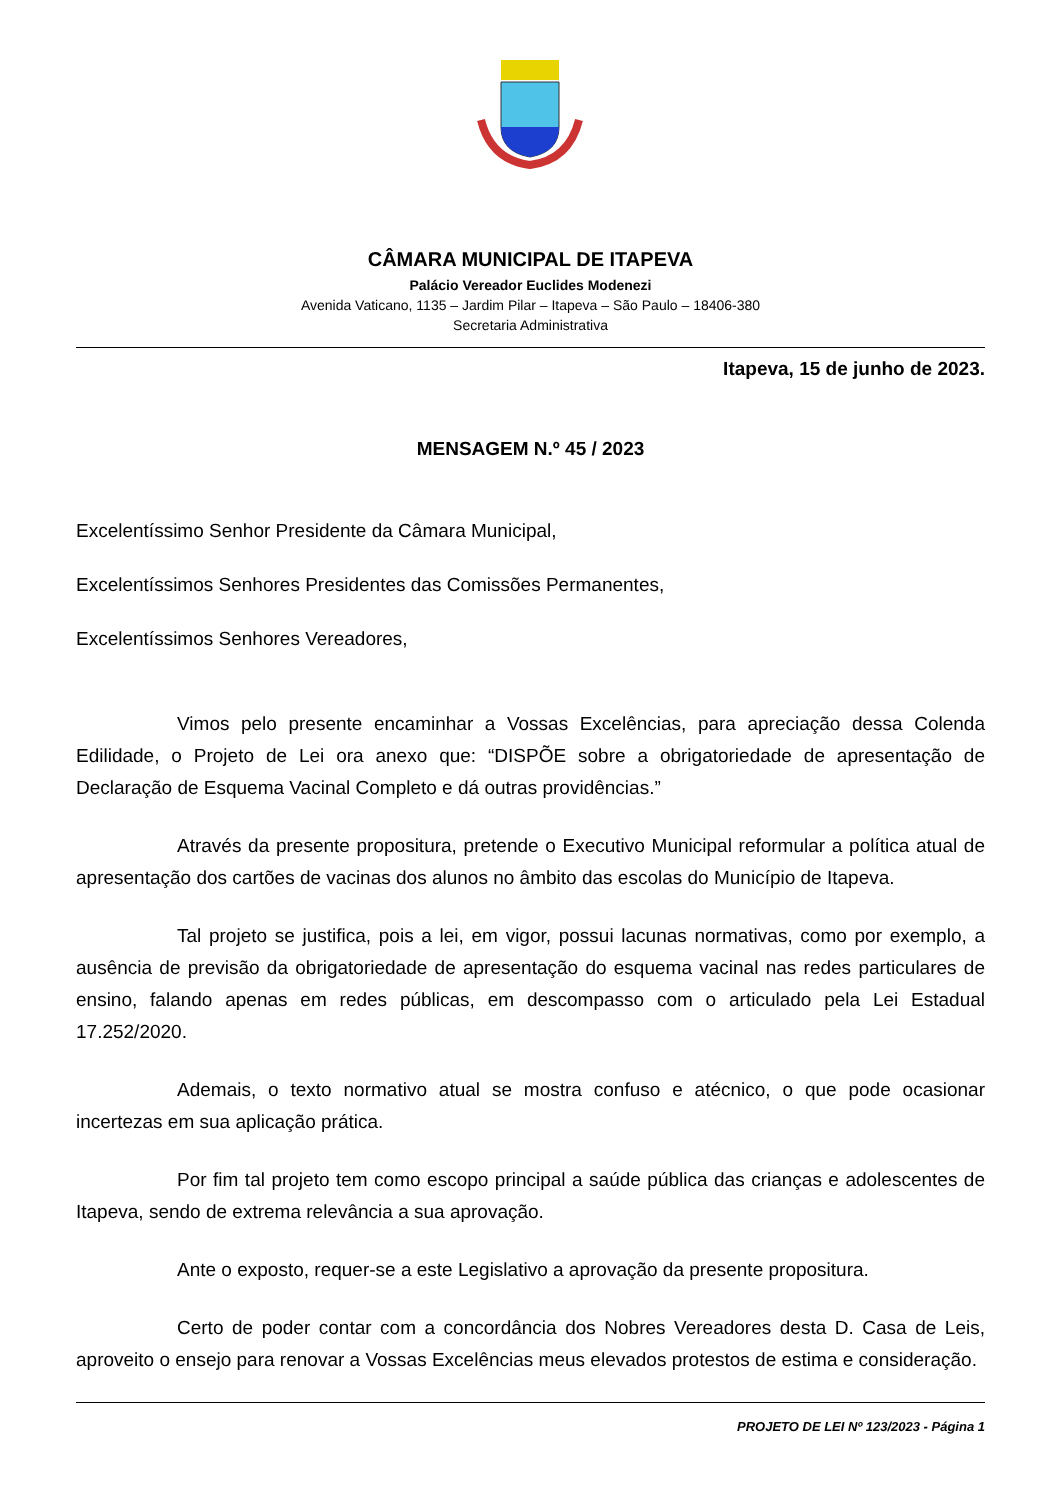CÂMARA MUNICIPAL DE ITAPEVA
Palácio Vereador Euclides Modenezi
Avenida Vaticano, 1135 – Jardim Pilar – Itapeva – São Paulo – 18406-380
Secretaria Administrativa
Itapeva, 15 de junho de 2023.
MENSAGEM N.º 45 / 2023
Excelentíssimo Senhor Presidente da Câmara Municipal,
Excelentíssimos Senhores Presidentes das Comissões Permanentes,
Excelentíssimos Senhores Vereadores,
Vimos pelo presente encaminhar a Vossas Excelências, para apreciação dessa Colenda Edilidade, o Projeto de Lei ora anexo que: “DISPÕE sobre a obrigatoriedade de apresentação de Declaração de Esquema Vacinal Completo e dá outras providências.”
Através da presente propositura, pretende o Executivo Municipal reformular a política atual de apresentação dos cartões de vacinas dos alunos no âmbito das escolas do Município de Itapeva.
Tal projeto se justifica, pois a lei, em vigor, possui lacunas normativas, como por exemplo, a ausência de previsão da obrigatoriedade de apresentação do esquema vacinal nas redes particulares de ensino, falando apenas em redes públicas, em descompasso com o articulado pela Lei Estadual 17.252/2020.
Ademais, o texto normativo atual se mostra confuso e atécnico, o que pode ocasionar incertezas em sua aplicação prática.
Por fim tal projeto tem como escopo principal a saúde pública das crianças e adolescentes de Itapeva, sendo de extrema relevância a sua aprovação.
Ante o exposto, requer-se a este Legislativo a aprovação da presente propositura.
Certo de poder contar com a concordância dos Nobres Vereadores desta D. Casa de Leis, aproveito o ensejo para renovar a Vossas Excelências meus elevados protestos de estima e consideração.
PROJETO DE LEI Nº 123/2023 - Página 1